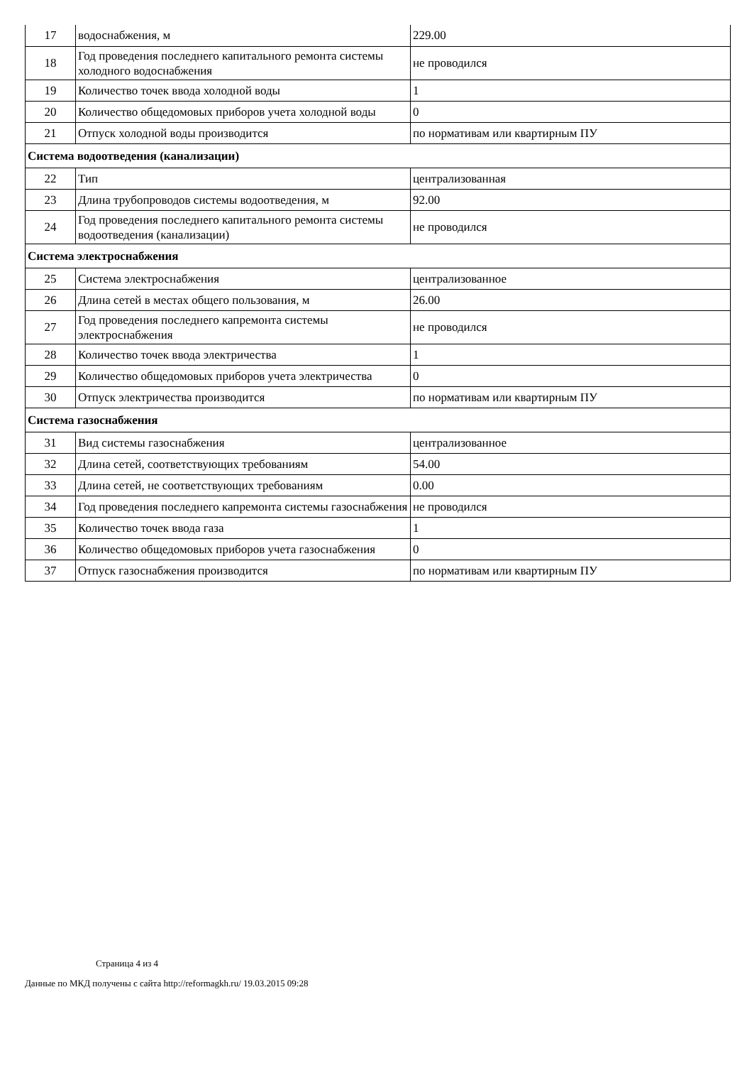| 17 | водоснабжения, м | 229.00 |
| 18 | Год проведения последнего капитального ремонта системы холодного водоснабжения | не проводился |
| 19 | Количество точек ввода холодной воды | 1 |
| 20 | Количество общедомовых приборов учета холодной воды | 0 |
| 21 | Отпуск холодной воды производится | по нормативам или квартирным ПУ |
| Система водоотведения (канализации) | | |
| 22 | Тип | централизованная |
| 23 | Длина трубопроводов системы водоотведения, м | 92.00 |
| 24 | Год проведения последнего капитального ремонта системы водоотведения (канализации) | не проводился |
| Система электроснабжения | | |
| 25 | Система электроснабжения | централизованное |
| 26 | Длина сетей в местах общего пользования, м | 26.00 |
| 27 | Год проведения последнего капремонта системы электроснабжения | не проводился |
| 28 | Количество точек ввода электричества | 1 |
| 29 | Количество общедомовых приборов учета электричества | 0 |
| 30 | Отпуск электричества производится | по нормативам или квартирным ПУ |
| Система газоснабжения | | |
| 31 | Вид системы газоснабжения | централизованное |
| 32 | Длина сетей, соответствующих требованиям | 54.00 |
| 33 | Длина сетей, не соответствующих требованиям | 0.00 |
| 34 | Год проведения последнего капремонта системы газоснабжения | не проводился |
| 35 | Количество точек ввода газа | 1 |
| 36 | Количество общедомовых приборов учета газоснабжения | 0 |
| 37 | Отпуск газоснабжения производится | по нормативам или квартирным ПУ |
Страница 4 из 4
Данные по МКД получены с сайта http://reformagkh.ru/ 19.03.2015 09:28